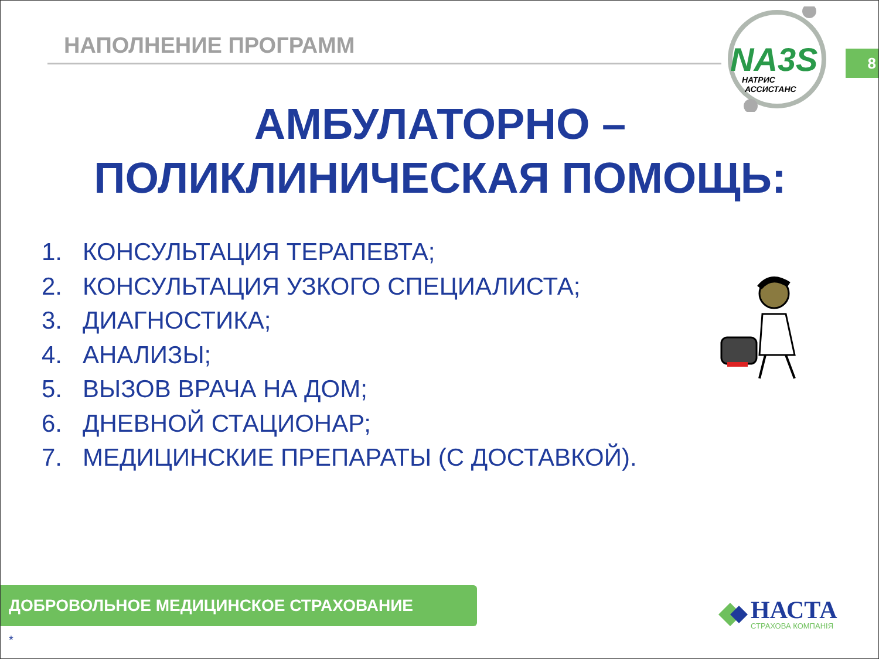НАПОЛНЕНИЕ ПРОГРАММ
NA3S
НАТРИС
АССИСТАНС
8
АМБУЛАТОРНО –
ПОЛИКЛИНИЧЕСКАЯ ПОМОЩЬ:
1. КОНСУЛЬТАЦИЯ ТЕРАПЕВТА;
2. КОНСУЛЬТАЦИЯ УЗКОГО СПЕЦИАЛИСТА;
3. ДИАГНОСТИКА;
4. АНАЛИЗЫ;
5. ВЫЗОВ ВРАЧА НА ДОМ;
6. ДНЕВНОЙ СТАЦИОНАР;
7. МЕДИЦИНСКИЕ ПРЕПАРАТЫ (С ДОСТАВКОЙ).
ДОБРОВОЛЬНОЕ МЕДИЦИНСКОЕ СТРАХОВАНИЕ
*
НАСТА
СТРАХОВА КОМПАНІЯ